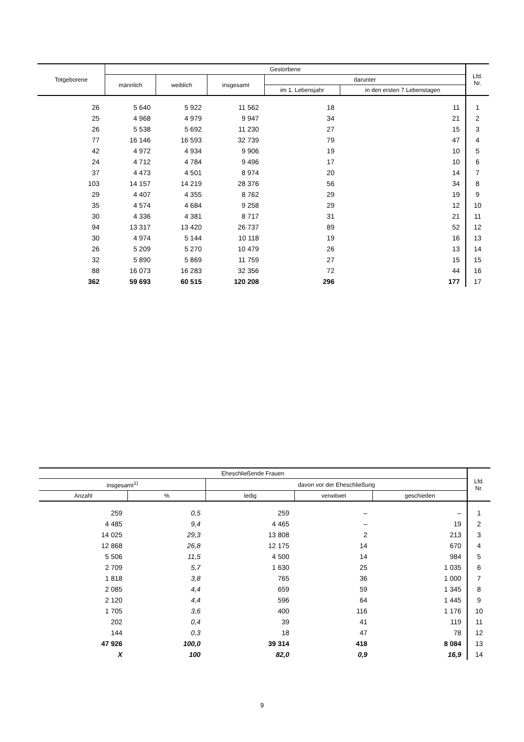| Totgeborene | Gestorbene | | | | | Lfd. Nr. |
| --- | --- | --- | --- | --- | --- | --- |
| | männlich | weiblich | insgesamt | darunter | | |
| | | | | im 1. Lebensjahr | in den ersten 7 Lebenstagen | |
| 26 | 5 640 | 5 922 | 11 562 | 18 | 11 | 1 |
| 25 | 4 968 | 4 979 | 9 947 | 34 | 21 | 2 |
| 26 | 5 538 | 5 692 | 11 230 | 27 | 15 | 3 |
| 77 | 16 146 | 16 593 | 32 739 | 79 | 47 | 4 |
| 42 | 4 972 | 4 934 | 9 906 | 19 | 10 | 5 |
| 24 | 4 712 | 4 784 | 9 496 | 17 | 10 | 6 |
| 37 | 4 473 | 4 501 | 8 974 | 20 | 14 | 7 |
| 103 | 14 157 | 14 219 | 28 376 | 56 | 34 | 8 |
| 29 | 4 407 | 4 355 | 8 762 | 29 | 19 | 9 |
| 35 | 4 574 | 4 684 | 9 258 | 29 | 12 | 10 |
| 30 | 4 336 | 4 381 | 8 717 | 31 | 21 | 11 |
| 94 | 13 317 | 13 420 | 26 737 | 89 | 52 | 12 |
| 30 | 4 974 | 5 144 | 10 118 | 19 | 16 | 13 |
| 26 | 5 209 | 5 270 | 10 479 | 26 | 13 | 14 |
| 32 | 5 890 | 5 869 | 11 759 | 27 | 15 | 15 |
| 88 | 16 073 | 16 283 | 32 356 | 72 | 44 | 16 |
| 362 | 59 693 | 60 515 | 120 208 | 296 | 177 | 17 |
| Eheschließende Frauen | | | | | Lfd. Nr. |
| --- | --- | --- | --- | --- | --- |
| insgesamt<sup>1)</sup> | | davon vor der Eheschließung | | | |
| Anzahl | % | ledig | verwitwet | geschieden | |
| 259 | 0,5 | 259 | – | – | 1 |
| 4 485 | 9,4 | 4 465 | – | 19 | 2 |
| 14 025 | 29,3 | 13 808 | 2 | 213 | 3 |
| 12 868 | 26,8 | 12 175 | 14 | 670 | 4 |
| 5 506 | 11,5 | 4 500 | 14 | 984 | 5 |
| 2 709 | 5,7 | 1 630 | 25 | 1 035 | 6 |
| 1 818 | 3,8 | 765 | 36 | 1 000 | 7 |
| 2 085 | 4,4 | 659 | 59 | 1 345 | 8 |
| 2 120 | 4,4 | 596 | 64 | 1 445 | 9 |
| 1 705 | 3,6 | 400 | 116 | 1 176 | 10 |
| 202 | 0,4 | 39 | 41 | 119 | 11 |
| 144 | 0,3 | 18 | 47 | 78 | 12 |
| 47 926 | 100,0 | 39 314 | 418 | 8 084 | 13 |
| X | 100 | 82,0 | 0,9 | 16,9 | 14 |
9